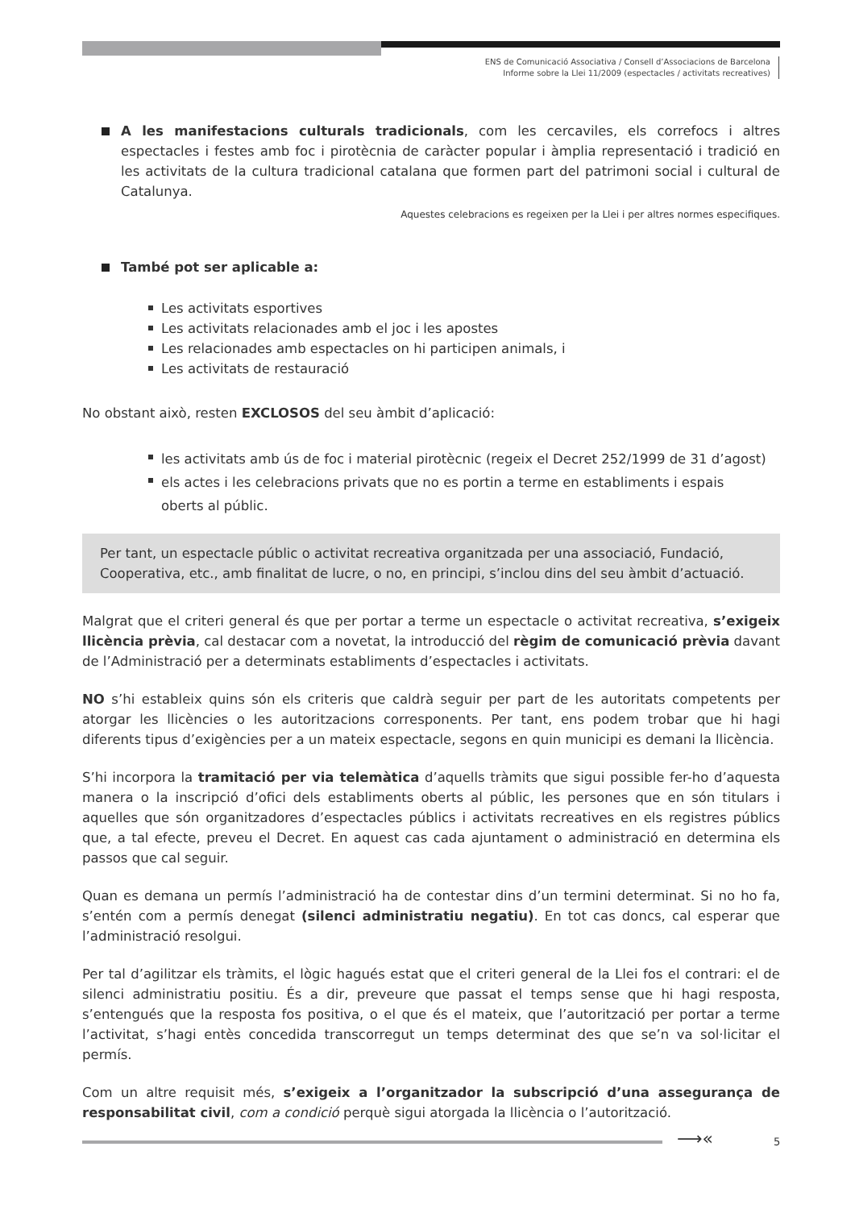ENS de Comunicació Associativa / Consell d’Associacions de Barcelona
Informe sobre la Llei 11/2009 (espectacles / activitats recreatives)
A les manifestacions culturals tradicionals, com les cercaviles, els correfocs i altres espectacles i festes amb foc i pirotècnia de caràcter popular i àmplia representació i tradició en les activitats de la cultura tradicional catalana que formen part del patrimoni social i cultural de Catalunya.
Aquestes celebracions es regeixen per la Llei i per altres normes especifiques.
També pot ser aplicable a:
Les activitats esportives
Les activitats relacionades amb el joc i les apostes
Les relacionades amb espectacles on hi participen animals, i
Les activitats de restauració
No obstant això, resten EXCLOSOS del seu àmbit d’aplicació:
les activitats amb ús de foc i material pirotècnic (regeix el Decret 252/1999 de 31 d’agost)
els actes i les celebracions privats que no es portin a terme en establiments i espais
oberts al públic.
Per tant, un espectacle públic o activitat recreativa organitzada per una associació, Fundació, Cooperativa, etc., amb finalitat de lucre, o no, en principi, s’inclou dins del seu àmbit d’actuació.
Malgrat que el criteri general és que per portar a terme un espectacle o activitat recreativa, s’exigeix llicència prèvia, cal destacar com a novetat, la introducció del règim de comunicació prèvia davant de l’Administració per a determinats establiments d’espectacles i activitats.
NO s’hi estableix quins són els criteris que caldrà seguir per part de les autoritats competents per atorgar les llicències o les autoritzacions corresponents. Per tant, ens podem trobar que hi hagi diferents tipus d’exigències per a un mateix espectacle, segons en quin municipi es demani la llicència.
S’hi incorpora la tramitació per via telemàtica d’aquells tràmits que sigui possible fer-ho d’aquesta manera o la inscripció d’ofici dels establiments oberts al públic, les persones que en són titulars i aquelles que són organitzadores d’espectacles públics i activitats recreatives en els registres públics que, a tal efecte, preveu el Decret. En aquest cas cada ajuntament o administració en determina els passos que cal seguir.
Quan es demana un permís l’administració ha de contestar dins d’un termini determinat. Si no ho fa, s’entén com a permís denegat (silenci administratiu negatiu). En tot cas doncs, cal esperar que l’administració resolgui.
Per tal d’agilitzar els tràmits, el lògic hagués estat que el criteri general de la Llei fos el contrari: el de silenci administratiu positiu. És a dir, preveure que passat el temps sense que hi hagi resposta, s’entengués que la resposta fos positiva, o el que és el mateix, que l’autorització per portar a terme l’activitat, s’hagi entès concedida transcorregut un temps determinat des que se’n va sol·licitar el permís.
Com un altre requisit més, s’exigeix a l’organitzador la subscripció d’una assegurança de responsabilitat civil, com a condició perquè sigui atorgada la llicència o l’autorització.
⟶« 5